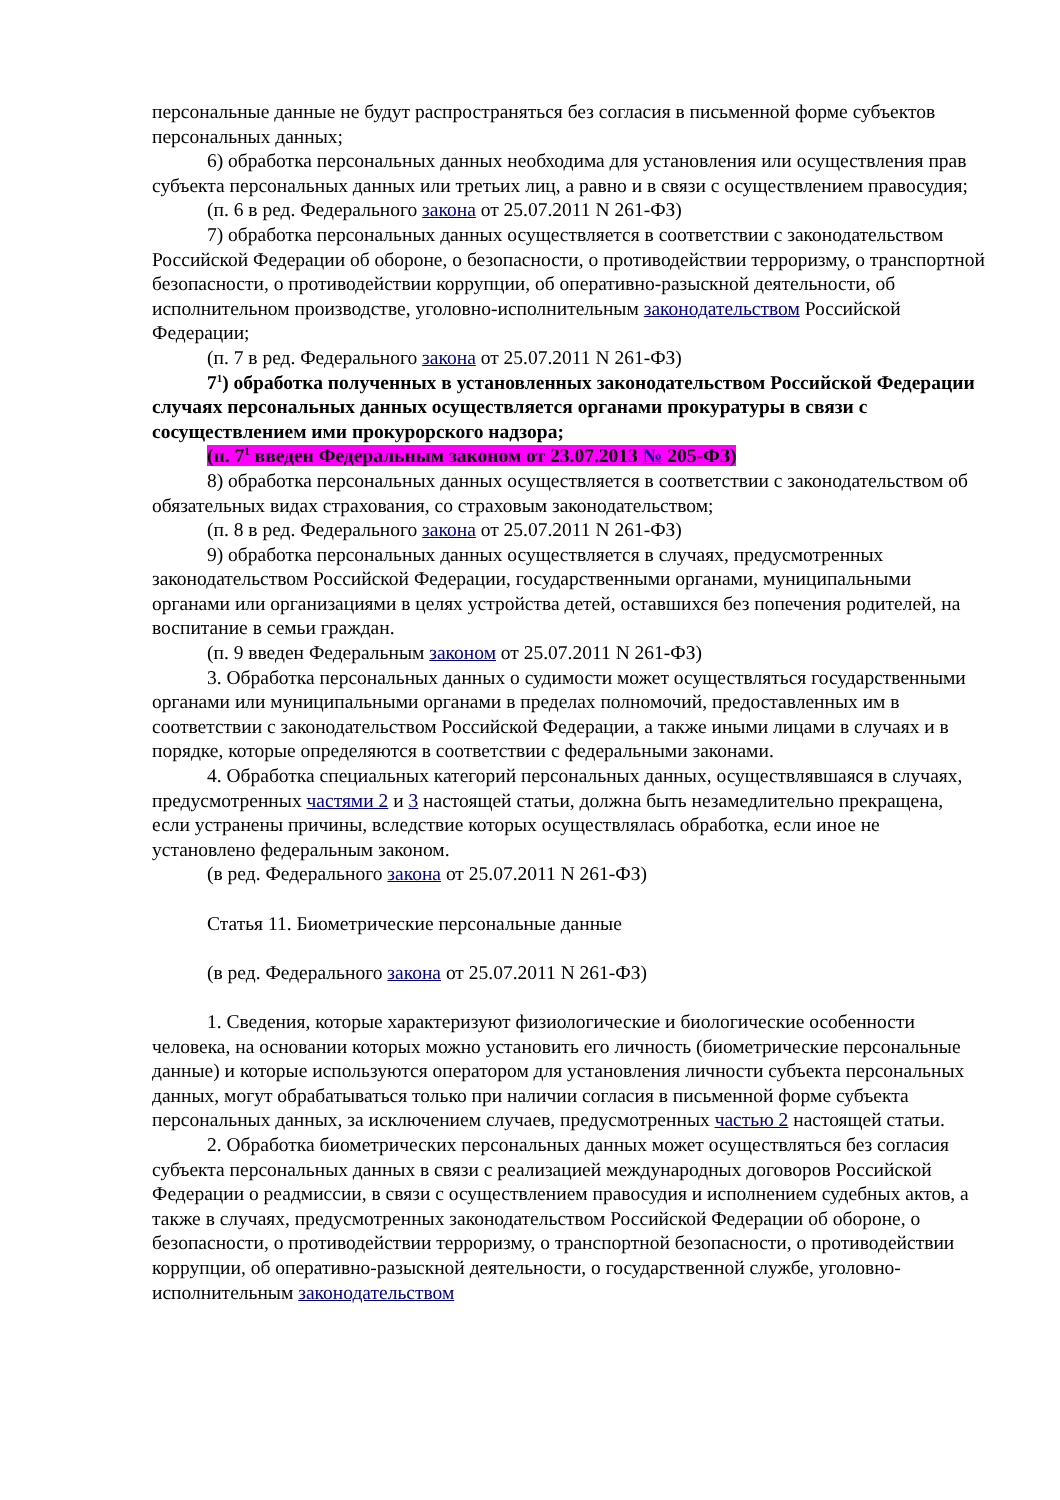персональные данные не будут распространяться без согласия в письменной форме субъектов персональных данных;
6) обработка персональных данных необходима для установления или осуществления прав субъекта персональных данных или третьих лиц, а равно и в связи с осуществлением правосудия;
(п. 6 в ред. Федерального закона от 25.07.2011 N 261-ФЗ)
7) обработка персональных данных осуществляется в соответствии с законодательством Российской Федерации об обороне, о безопасности, о противодействии терроризму, о транспортной безопасности, о противодействии коррупции, об оперативно-разыскной деятельности, об исполнительном производстве, уголовно-исполнительным законодательством Российской Федерации;
(п. 7 в ред. Федерального закона от 25.07.2011 N 261-ФЗ)
7<sup>1</sup>) обработка полученных в установленных законодательством Российской Федерации случаях персональных данных осуществляется органами прокуратуры в связи с сосуществлением ими прокурорского надзора;
(п. 7<sup>1</sup> введен Федеральным законом от 23.07.2013 № 205-ФЗ)
8) обработка персональных данных осуществляется в соответствии с законодательством об обязательных видах страхования, со страховым законодательством;
(п. 8 в ред. Федерального закона от 25.07.2011 N 261-ФЗ)
9) обработка персональных данных осуществляется в случаях, предусмотренных законодательством Российской Федерации, государственными органами, муниципальными органами или организациями в целях устройства детей, оставшихся без попечения родителей, на воспитание в семьи граждан.
(п. 9 введен Федеральным законом от 25.07.2011 N 261-ФЗ)
3. Обработка персональных данных о судимости может осуществляться государственными органами или муниципальными органами в пределах полномочий, предоставленных им в соответствии с законодательством Российской Федерации, а также иными лицами в случаях и в порядке, которые определяются в соответствии с федеральными законами.
4. Обработка специальных категорий персональных данных, осуществлявшаяся в случаях, предусмотренных частями 2 и 3 настоящей статьи, должна быть незамедлительно прекращена, если устранены причины, вследствие которых осуществлялась обработка, если иное не установлено федеральным законом.
(в ред. Федерального закона от 25.07.2011 N 261-ФЗ)
Статья 11. Биометрические персональные данные
(в ред. Федерального закона от 25.07.2011 N 261-ФЗ)
1. Сведения, которые характеризуют физиологические и биологические особенности человека, на основании которых можно установить его личность (биометрические персональные данные) и которые используются оператором для установления личности субъекта персональных данных, могут обрабатываться только при наличии согласия в письменной форме субъекта персональных данных, за исключением случаев, предусмотренных частью 2 настоящей статьи.
2. Обработка биометрических персональных данных может осуществляться без согласия субъекта персональных данных в связи с реализацией международных договоров Российской Федерации о реадмиссии, в связи с осуществлением правосудия и исполнением судебных актов, а также в случаях, предусмотренных законодательством Российской Федерации об обороне, о безопасности, о противодействии терроризму, о транспортной безопасности, о противодействии коррупции, об оперативно-разыскной деятельности, о государственной службе, уголовно-исполнительным законодательством